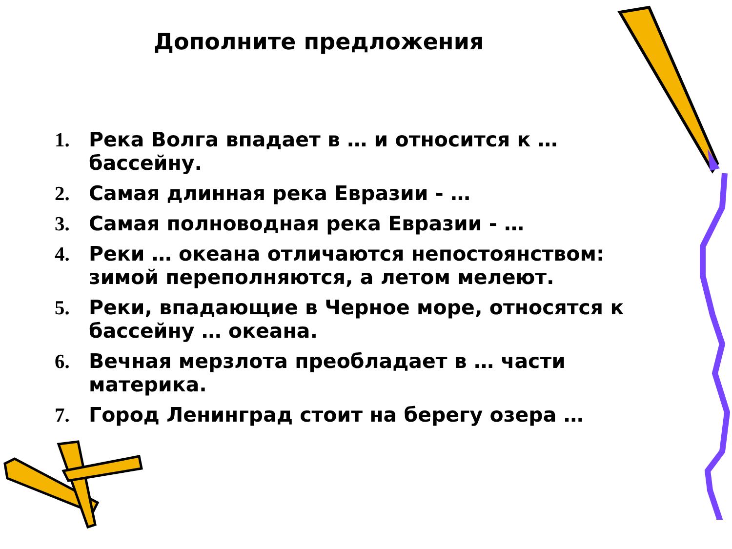Дополните предложения
1. Река Волга впадает в … и относится к …бассейну.
2. Самая длинная река Евразии - …
3. Самая полноводная река Евразии - …
4. Реки … океана отличаются непостоянством: зимой переполняются, а летом мелеют.
5. Реки, впадающие в Черное море, относятся к бассейну … океана.
6. Вечная мерзлота преобладает в … части материка.
7. Город Ленинград стоит на берегу озера …